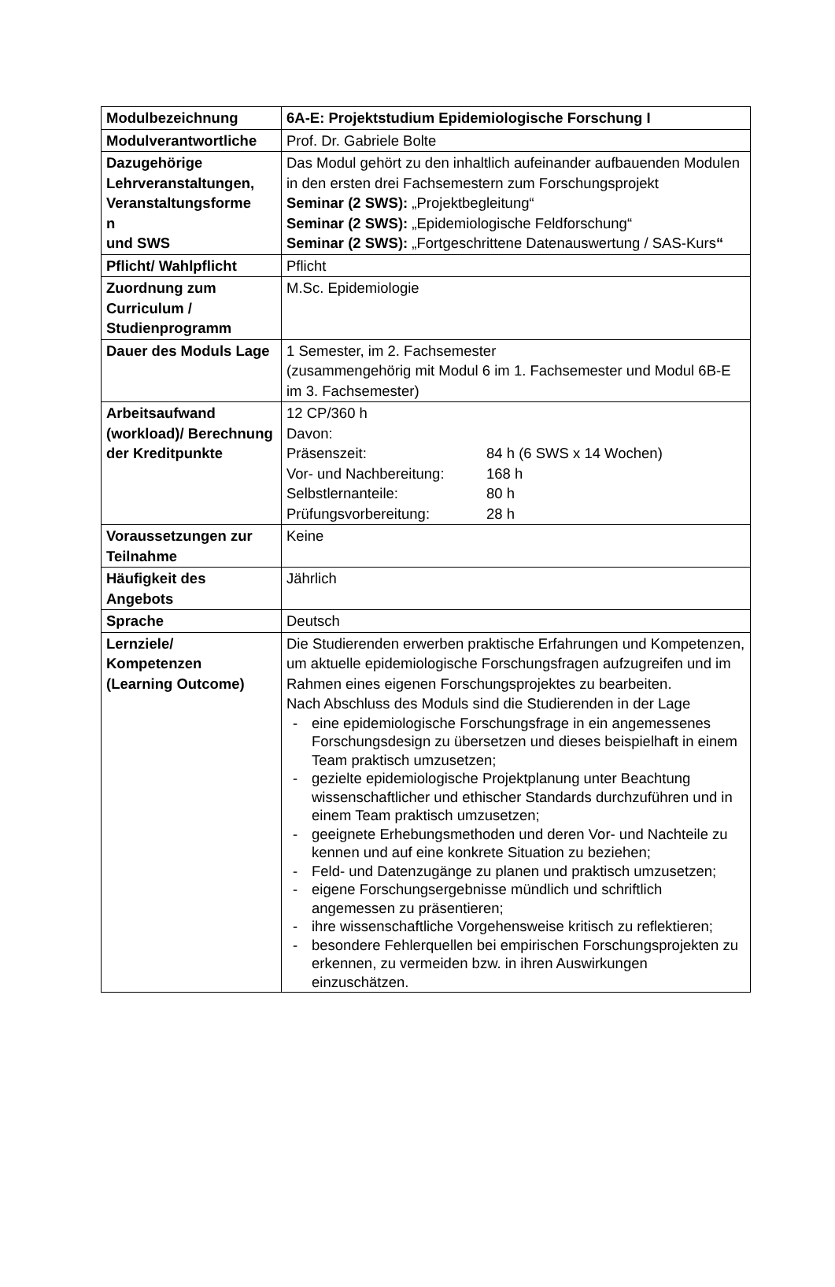| Modulbezeichnung | 6A-E: Projektstudium Epidemiologische Forschung I |
| Modulverantwortliche | Prof. Dr. Gabriele Bolte |
| Dazugehörige Lehrveranstaltungen, Veranstaltungsforme n und SWS | Das Modul gehört zu den inhaltlich aufeinander aufbauenden Modulen in den ersten drei Fachsemestern zum Forschungsprojekt Seminar (2 SWS): „Projektbegleitung“ Seminar (2 SWS): „Epidemiologische Feldforschung“ Seminar (2 SWS): „Fortgeschrittene Datenauswertung / SAS-Kurs “ |
| Pflicht/ Wahlpflicht | Pflicht |
| Zuordnung zum Curriculum / Studienprogramm | M.Sc. Epidemiologie |
| Dauer des Moduls Lage | 1 Semester, im 2. Fachsemester (zusammengehörig mit Modul 6 im 1. Fachsemester und Modul 6B-E im 3. Fachsemester) |
| Arbeitsaufwand (workload)/ Berechnung der Kreditpunkte | 12 CP/360 h Davon: / Präsenszeit: / 84 h (6 SWS x 14 Wochen) / / Vor- und Nachbereitung: / 168 h / / Selbstlernanteile: / 80 h / / Prüfungsvorbereitung: / 28 h / |
| Voraussetzungen zur Teilnahme | Keine |
| Häufigkeit des Angebots | Jährlich |
| Sprache | Deutsch |
| Lernziele/ Kompetenzen (Learning Outcome) | Die Studierenden erwerben praktische Erfahrungen und Kompetenzen, um aktuelle epidemiologische Forschungsfragen aufzugreifen und im Rahmen eines eigenen Forschungsprojektes zu bearbeiten. Nach Abschluss des Moduls sind die Studierenden in der Lage - eine epidemiologische Forschungsfrage in ein angemessenes Forschungsdesign zu übersetzen und dieses beispielhaft in einem Team praktisch umzusetzen; - gezielte epidemiologische Projektplanung unter Beachtung wissenschaftlicher und ethischer Standards durchzuführen und in einem Team praktisch umzusetzen; - geeignete Erhebungsmethoden und deren Vor- und Nachteile zu kennen und auf eine konkrete Situation zu beziehen; - Feld- und Datenzugänge zu planen und praktisch umzusetzen; - eigene Forschungsergebnisse mündlich und schriftlich angemessen zu präsentieren; - ihre wissenschaftliche Vorgehensweise kritisch zu reflektieren; - besondere Fehlerquellen bei empirischen Forschungsprojekten zu erkennen, zu vermeiden bzw. in ihren Auswirkungen einzuschätzen. |